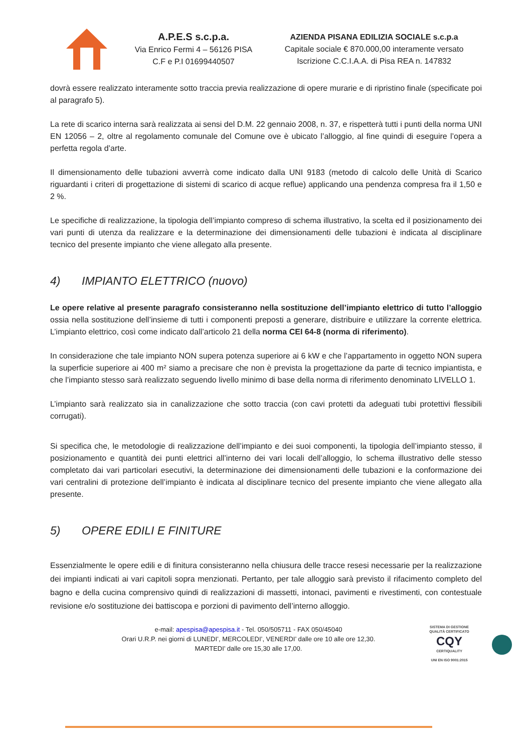A.P.E.S s.c.p.a.
Via Enrico Fermi 4 – 56126 PISA
C.F e P.I 01699440507
AZIENDA PISANA EDILIZIA SOCIALE s.c.p.a
Capitale sociale € 870.000,00 interamente versato
Iscrizione C.C.I.A.A. di Pisa REA n. 147832
dovrà essere realizzato interamente sotto traccia previa realizzazione di opere murarie e di ripristino finale (specificate poi al paragrafo 5).
La rete di scarico interna sarà realizzata ai sensi del D.M. 22 gennaio 2008, n. 37, e rispetterà tutti i punti della norma UNI EN 12056 – 2, oltre al regolamento comunale del Comune ove è ubicato l’alloggio, al fine quindi di eseguire l’opera a perfetta regola d’arte.
Il dimensionamento delle tubazioni avverrà come indicato dalla UNI 9183 (metodo di calcolo delle Unità di Scarico riguardanti i criteri di progettazione di sistemi di scarico di acque reflue) applicando una pendenza compresa fra il 1,50 e 2 %.
Le specifiche di realizzazione, la tipologia dell’impianto compreso di schema illustrativo, la scelta ed il posizionamento dei vari punti di utenza da realizzare e la determinazione dei dimensionamenti delle tubazioni è indicata al disciplinare tecnico del presente impianto che viene allegato alla presente.
4) IMPIANTO ELETTRICO (nuovo)
Le opere relative al presente paragrafo consisteranno nella sostituzione dell’impianto elettrico di tutto l’alloggio ossia nella sostituzione dell’insieme di tutti i componenti preposti a generare, distribuire e utilizzare la corrente elettrica. L’impianto elettrico, così come indicato dall’articolo 21 della norma CEI 64-8 (norma di riferimento).
In considerazione che tale impianto NON supera potenza superiore ai 6 kW e che l’appartamento in oggetto NON supera la superficie superiore ai 400 m² siamo a precisare che non è prevista la progettazione da parte di tecnico impiantista, e che l’impianto stesso sarà realizzato seguendo livello minimo di base della norma di riferimento denominato LIVELLO 1.
L’impianto sarà realizzato sia in canalizzazione che sotto traccia (con cavi protetti da adeguati tubi protettivi flessibili corrugati).
Si specifica che, le metodologie di realizzazione dell’impianto e dei suoi componenti, la tipologia dell’impianto stesso, il posizionamento e quantità dei punti elettrici all’interno dei vari locali dell’alloggio, lo schema illustrativo delle stesso completato dai vari particolari esecutivi, la determinazione dei dimensionamenti delle tubazioni e la conformazione dei vari centralini di protezione dell’impianto è indicata al disciplinare tecnico del presente impianto che viene allegato alla presente.
5) OPERE EDILI E FINITURE
Essenzialmente le opere edili e di finitura consisteranno nella chiusura delle tracce resesi necessarie per la realizzazione dei impianti indicati ai vari capitoli sopra menzionati. Pertanto, per tale alloggio sarà previsto il rifacimento completo del bagno e della cucina comprensivo quindi di realizzazioni di massetti, intonaci, pavimenti e rivestimenti, con contestuale revisione e/o sostituzione dei battiscopa e porzioni di pavimento dell’interno alloggio.
e-mail: apespisa@apespisa.it - Tel. 050/505711 - FAX 050/45040
Orari U.R.P. nei giorni di LUNEDI’, MERCOLEDI’, VENERDI’ dalle ore 10 alle ore 12,30.
MARTEDI’ dalle ore 15,30 alle 17,00.
SISTEMA DI GESTIONE
QUALITÀ CERTIFICATO
CQY
CERTIQUALITY
UNI EN ISO 9001:2015